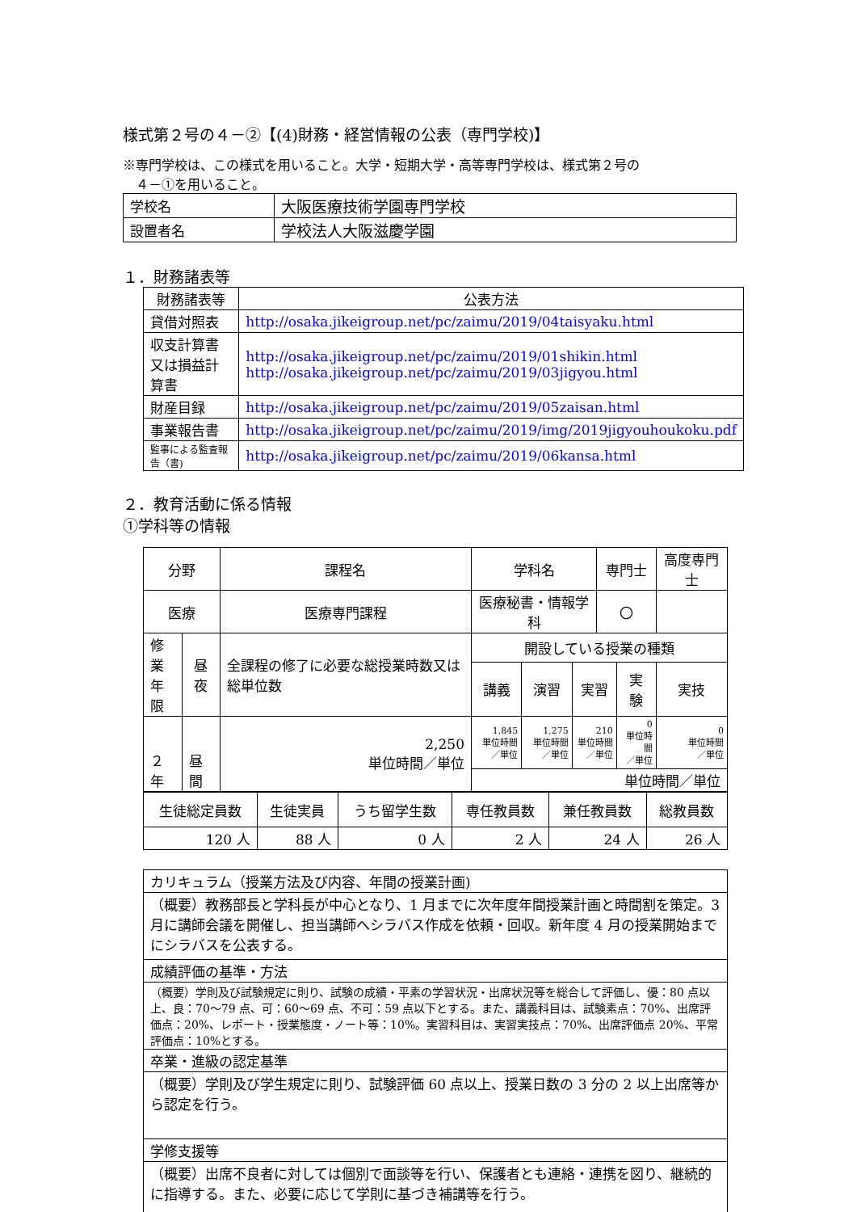様式第２号の４－②【(4)財務・経営情報の公表（専門学校)】
※専門学校は、この様式を用いること。大学・短期大学・高等専門学校は、様式第２号の
　４－①を用いること。
| 学校名 | 大阪医療技術学園専門学校 |
| 設置者名 | 学校法人大阪滋慶学園 |
１．財務諸表等
| 財務諸表等 | 公表方法 |
| 貸借対照表 | http://osaka.jikeigroup.net/pc/zaimu/2019/04taisyaku.html |
| 収支計算書又は損益計算書 | http://osaka.jikeigroup.net/pc/zaimu/2019/01shikin.html http://osaka.jikeigroup.net/pc/zaimu/2019/03jigyou.html |
| 財産目録 | http://osaka.jikeigroup.net/pc/zaimu/2019/05zaisan.html |
| 事業報告書 | http://osaka.jikeigroup.net/pc/zaimu/2019/img/2019jigyouhoukoku.pdf |
| 監事による監査報告（書) | http://osaka.jikeigroup.net/pc/zaimu/2019/06kansa.html |
２．教育活動に係る情報
①学科等の情報
| 分野 | | 課程名 | 学科名 | | | 専門士 | | 高度専門士 |
| 医療 | | 医療専門課程 | 医療秘書・情報学科 | | | 〇 | | |
| 修業 年限 | 昼夜 | 全課程の修了に必要な総授業時数又は総単位数 | 開設している授業の種類 | | | | | |
| | | | 講義 | 演習 | 実習 | | 実験 | 実技 |
| ２年 | 昼間 | 2,250 単位時間／単位 | 1,845 単位時間 ／単位 | 1,275 単位時間 ／単位 | 210 単位時間 ／単位 | | 0 単位時間 ／単位 | 0 単位時間 ／単位 |
| | | | 単位時間／単位 | | | | | |
| 生徒総定員数 | 生徒実員 | うち留学生数 | 専任教員数 | 兼任教員数 | 総教員数 |
| 120 人 | 88 人 | 0 人 | 2 人 | 24 人 | 26 人 |
| カリキュラム（授業方法及び内容、年間の授業計画) |
| （概要）教務部長と学科長が中心となり、1 月までに次年度年間授業計画と時間割を策定。3 月に講師会議を開催し、担当講師へシラバス作成を依頼・回収。新年度 4 月の授業開始までにシラバスを公表する。 |
| 成績評価の基準・方法 |
| （概要）学則及び試験規定に則り、試験の成績・平素の学習状況・出席状況等を総合して評価し、優：80 点以上、良：70～79 点、可：60～69 点、不可：59 点以下とする。また、講義科目は、試験素点：70%、出席評価点：20%、レポート・授業態度・ノート等：10%。実習科目は、実習実技点：70%、出席評価点 20%、平常評価点：10%とする。 |
| 卒業・進級の認定基準 |
| （概要）学則及び学生規定に則り、試験評価 60 点以上、授業日数の 3 分の 2 以上出席等から認定を行う。 |
| 学修支援等 |
| （概要）出席不良者に対しては個別で面談等を行い、保護者とも連絡・連携を図り、継続的に指導する。また、必要に応じて学則に基づき補講等を行う。 |